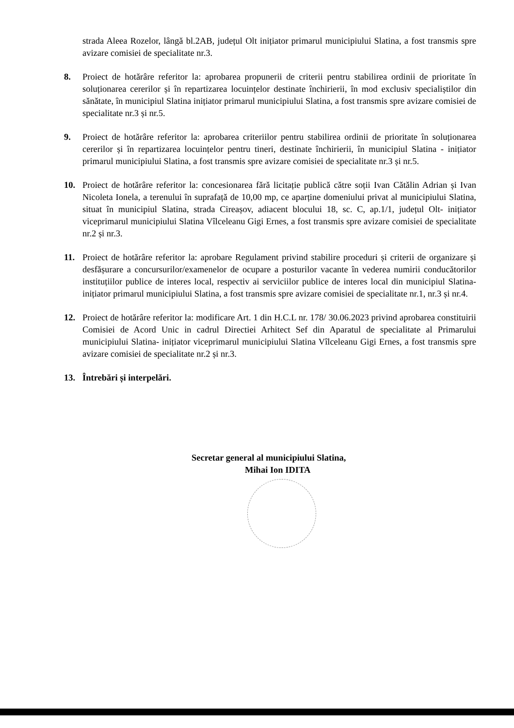strada Aleea Rozelor, lângă bl.2AB, județul Olt inițiator primarul municipiului Slatina, a fost transmis spre avizare comisiei de specialitate nr.3.
8. Proiect de hotărâre referitor la: aprobarea propunerii de criterii pentru stabilirea ordinii de prioritate în soluționarea cererilor și în repartizarea locuințelor destinate închirierii, în mod exclusiv specialiștilor din sănătate, în municipiul Slatina inițiator primarul municipiului Slatina, a fost transmis spre avizare comisiei de specialitate nr.3 și nr.5.
9. Proiect de hotărâre referitor la: aprobarea criteriilor pentru stabilirea ordinii de prioritate în soluționarea cererilor și în repartizarea locuințelor pentru tineri, destinate închirierii, în municipiul Slatina - inițiator primarul municipiului Slatina, a fost transmis spre avizare comisiei de specialitate nr.3 și nr.5.
10. Proiect de hotărâre referitor la: concesionarea fără licitație publică către soții Ivan Cătălin Adrian și Ivan Nicoleta Ionela, a terenului în suprafață de 10,00 mp, ce aparține domeniului privat al municipiului Slatina, situat în municipiul Slatina, strada Cireașov, adiacent blocului 18, sc. C, ap.1/1, județul Olt- inițiator viceprimarul municipiului Slatina Vîlceleanu Gigi Ernes, a fost transmis spre avizare comisiei de specialitate nr.2 și nr.3.
11. Proiect de hotărâre referitor la: aprobare Regulament privind stabilire proceduri și criterii de organizare și desfășurare a concursurilor/examenelor de ocupare a posturilor vacante în vederea numirii conducătorilor instituțiilor publice de interes local, respectiv ai serviciilor publice de interes local din municipiul Slatina- inițiator primarul municipiului Slatina, a fost transmis spre avizare comisiei de specialitate nr.1, nr.3 și nr.4.
12. Proiect de hotărâre referitor la: modificare Art. 1 din H.C.L nr. 178/ 30.06.2023 privind aprobarea constituirii Comisiei de Acord Unic in cadrul Directiei Arhitect Sef din Aparatul de specialitate al Primarului municipiului Slatina- inițiator viceprimarul municipiului Slatina Vîlceleanu Gigi Ernes, a fost transmis spre avizare comisiei de specialitate nr.2 și nr.3.
13. Întrebări și interpelări.
Secretar general al municipiului Slatina,
Mihai Ion IDITA